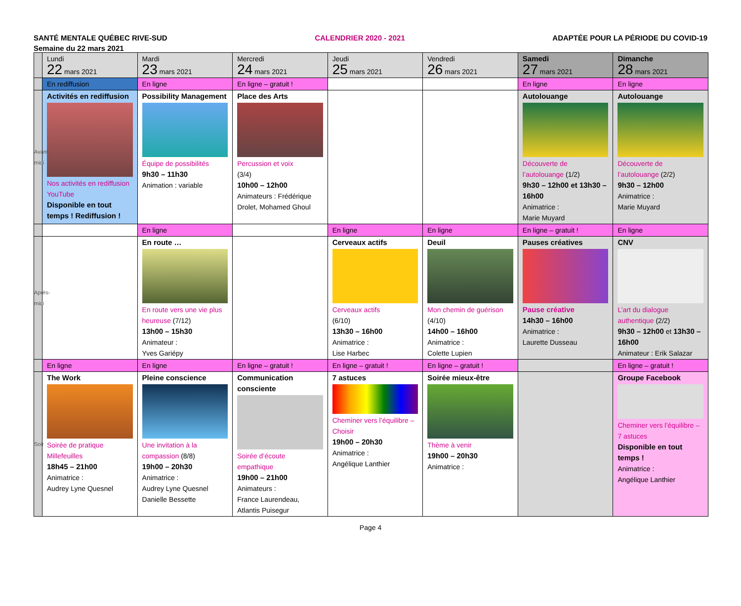SANTÉ MENTALE QUÉBEC RIVE-SUD CALENDRIER 2020 - 2021 ADAPTÉE POUR LA PÉRIODE DU COVID-19
Semaine du 22 mars 2021
| | Lundi 22 mars 2021 | Mardi 23 mars 2021 | Mercredi 24 mars 2021 | Jeudi 25 mars 2021 | Vendredi 26 mars 2021 | Samedi 27 mars 2021 | Dimanche 28 mars 2021 |
| | En rediffusion | En ligne | En ligne – gratuit ! | | | En ligne | En ligne |
| Avant-midi | Activités en rediffusion Nos activités en rediffusion YouTube Disponible en tout temps ! Rediffusion ! | Possibility Management Équipe de possibilités 9h30 – 11h30 Animation : variable | Place des Arts Percussion et voix (3/4) 10h00 – 12h00 Animateurs : Frédérique Drolet, Mohamed Ghoul | | | Autolouange Découverte de l’autolouange (1/2) 9h30 – 12h00 et 13h30 – 16h00 Animatrice : Marie Muyard | Autolouange Découverte de l’autolouange (2/2) 9h30 – 12h00 Animatrice : Marie Muyard |
| | | En ligne | | En ligne | En ligne | En ligne – gratuit ! | En ligne |
| Après-midi | | En route … En route vers une vie plus heureuse (7/12) 13h00 – 15h30 Animateur : Yves Gariépy | | Cerveaux actifs Cerveaux actifs (6/10) 13h30 – 16h00 Animatrice : Lise Harbec | Deuil Mon chemin de guérison (4/10) 14h00 – 16h00 Animatrice : Colette Lupien | Pauses créatives Pause créative 14h30 – 16h00 Animatrice : Laurette Dusseau | CNV L’art du dialogue authentique (2/2) 9h30 – 12h00 et 13h30 – 16h00 Animateur : Erik Salazar |
| | En ligne | En ligne | En ligne – gratuit ! | En ligne – gratuit ! | En ligne – gratuit ! | | En ligne – gratuit ! |
| Soir | The Work Soirée de pratique Millefeuilles 18h45 – 21h00 Animatrice : Audrey Lyne Quesnel | Pleine conscience Une invitation à la compassion (8/8) 19h00 – 20h30 Animatrice : Audrey Lyne Quesnel Danielle Bessette | Communication consciente Soirée d’écoute empathique 19h00 – 21h00 Animateurs : France Laurendeau, Atlantis Puisegur | 7 astuces Cheminer vers l’équilibre – Choisir 19h00 – 20h30 Animatrice : Angélique Lanthier | Soirée mieux-être Thème à venir 19h00 – 20h30 Animatrice : | | Groupe Facebook Cheminer vers l’équilibre – 7 astuces Disponible en tout temps ! Animatrice : Angélique Lanthier |
Page 4